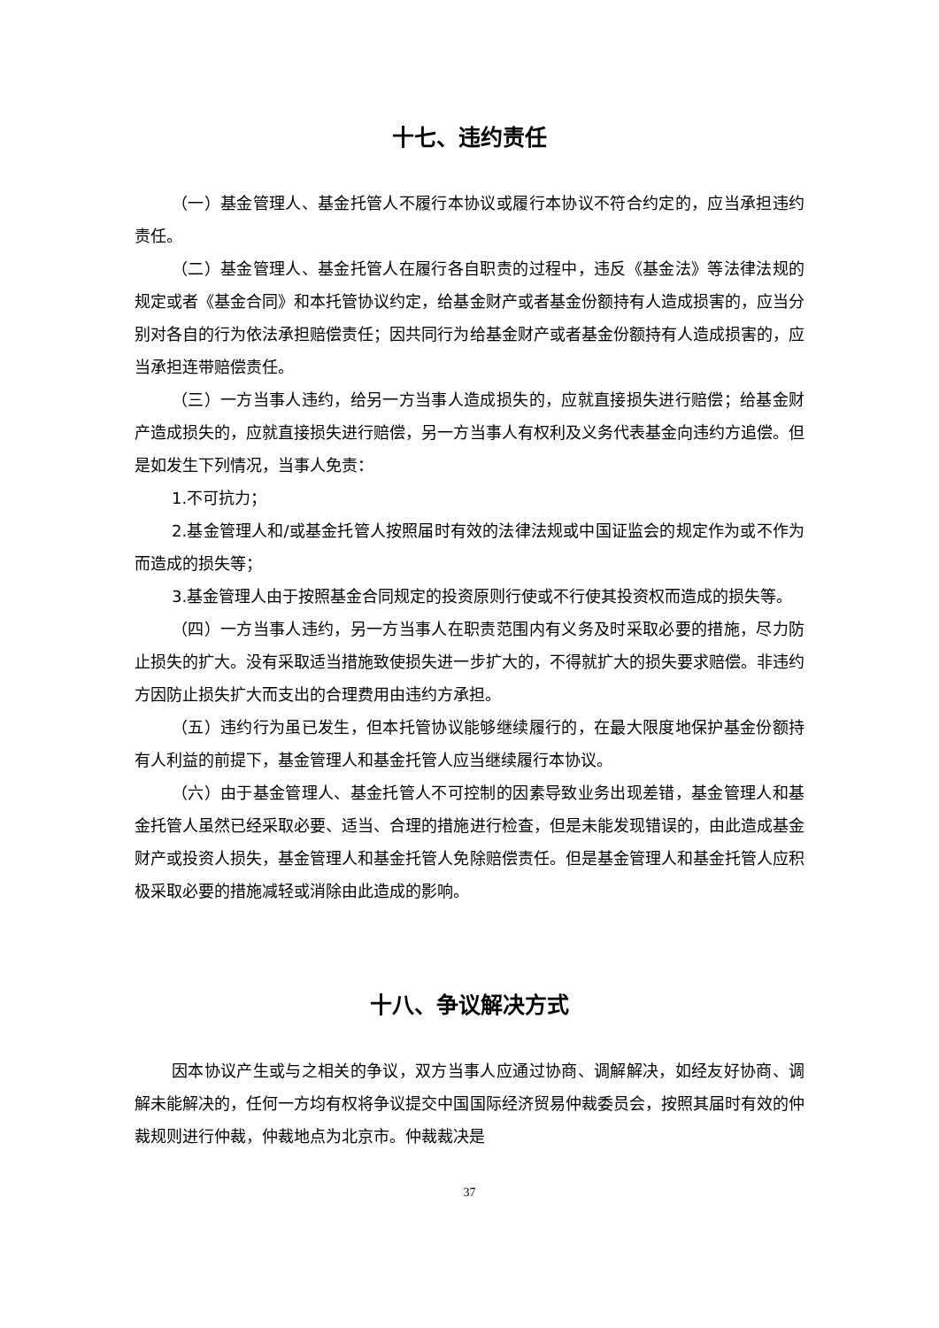十七、违约责任
（一）基金管理人、基金托管人不履行本协议或履行本协议不符合约定的，应当承担违约责任。
（二）基金管理人、基金托管人在履行各自职责的过程中，违反《基金法》等法律法规的规定或者《基金合同》和本托管协议约定，给基金财产或者基金份额持有人造成损害的，应当分别对各自的行为依法承担赔偿责任；因共同行为给基金财产或者基金份额持有人造成损害的，应当承担连带赔偿责任。
（三）一方当事人违约，给另一方当事人造成损失的，应就直接损失进行赔偿；给基金财产造成损失的，应就直接损失进行赔偿，另一方当事人有权利及义务代表基金向违约方追偿。但是如发生下列情况，当事人免责：
1.不可抗力；
2.基金管理人和/或基金托管人按照届时有效的法律法规或中国证监会的规定作为或不作为而造成的损失等；
3.基金管理人由于按照基金合同规定的投资原则行使或不行使其投资权而造成的损失等。
（四）一方当事人违约，另一方当事人在职责范围内有义务及时采取必要的措施，尽力防止损失的扩大。没有采取适当措施致使损失进一步扩大的，不得就扩大的损失要求赔偿。非违约方因防止损失扩大而支出的合理费用由违约方承担。
（五）违约行为虽已发生，但本托管协议能够继续履行的，在最大限度地保护基金份额持有人利益的前提下，基金管理人和基金托管人应当继续履行本协议。
（六）由于基金管理人、基金托管人不可控制的因素导致业务出现差错，基金管理人和基金托管人虽然已经采取必要、适当、合理的措施进行检查，但是未能发现错误的，由此造成基金财产或投资人损失，基金管理人和基金托管人免除赔偿责任。但是基金管理人和基金托管人应积极采取必要的措施减轻或消除由此造成的影响。
十八、争议解决方式
因本协议产生或与之相关的争议，双方当事人应通过协商、调解解决，如经友好协商、调解未能解决的，任何一方均有权将争议提交中国国际经济贸易仲裁委员会，按照其届时有效的仲裁规则进行仲裁，仲裁地点为北京市。仲裁裁决是
37